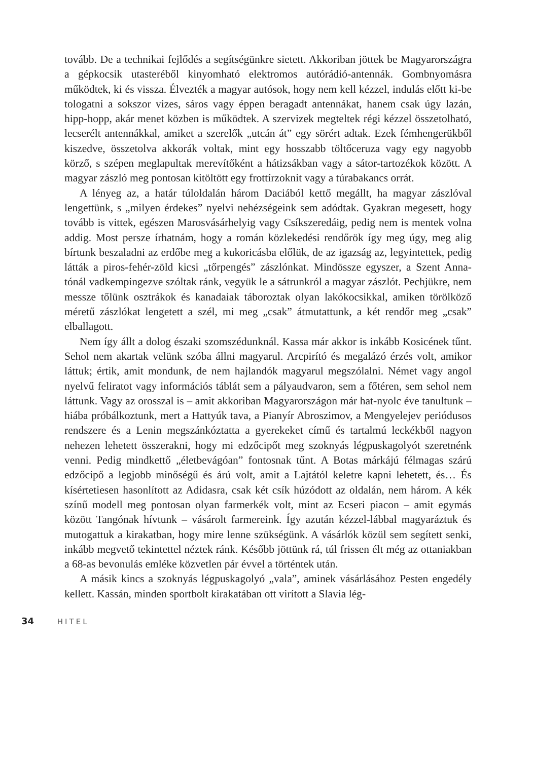tovább. De a technikai fejlődés a segítségünkre sietett. Akkoriban jöttek be Magyarországra a gépkocsik utasteréből kinyomható elektromos autórádió-antennák. Gombnyomásra működtek, ki és vissza. Élvezték a magyar autósok, hogy nem kell kézzel, indulás előtt ki-be tologatni a sokszor vizes, sáros vagy éppen beragadt antennákat, hanem csak úgy lazán, hipp-hopp, akár menet közben is működtek. A szervizek megteltek régi kézzel összetolható, lecserélt antennákkal, amiket a szerelők „utcán át” egy sörért adtak. Ezek fémhengerükből kiszedve, összetolva akkorák voltak, mint egy hosszabb töltőceruza vagy egy nagyobb körző, s szépen meglapultak merevítőként a hátizsákban vagy a sátor-tartozékok között. A magyar zászló meg pontosan kitöltött egy frottírzoknit vagy a túrabakancs orrát.
A lényeg az, a határ túloldalán három Daciából kettő megállt, ha magyar zászlóval lengettünk, s „milyen érdekes” nyelvi nehézségeink sem adódtak. Gyakran megesett, hogy tovább is vittek, egészen Marosvásárhelyig vagy Csíkszeredáig, pedig nem is mentek volna addig. Most persze írhatnám, hogy a román közlekedési rendőrök így meg úgy, meg alig bírtunk beszaladni az erdőbe meg a kukoricásba előlük, de az igazság az, legyintettek, pedig látták a piros-fehér-zöld kicsi „tőrpengés” zászlónkat. Mindössze egyszer, a Szent Anna-tónál vadkempingezve szóltak ránk, vegyük le a sátrunkról a magyar zászlót. Pechjükre, nem messze tőlünk osztrákok és kanadaiak táboroztak olyan lakókocsikkal, amiken törölköző méretű zászlókat lengetett a szél, mi meg „csak” átmutattunk, a két rendőr meg „csak” elballagott.
Nem így állt a dolog északi szomszédunknál. Kassa már akkor is inkább Kosicének tűnt. Sehol nem akartak velünk szóba állni magyarul. Arcpirító és megalázó érzés volt, amikor láttuk; értik, amit mondunk, de nem hajlandók magyarul megszólalni. Német vagy angol nyelvű feliratot vagy információs táblát sem a pályaudvaron, sem a főtéren, sem sehol nem láttunk. Vagy az orosszal is – amit akkoriban Magyarországon már hat-nyolc éve tanultunk – hiába próbálkoztunk, mert a Hattyúk tava, a Pianyír Abroszimov, a Mengyelejev periódusos rendszere és a Lenin megszánkóztatta a gyerekeket című és tartalmú leckékből nagyon nehezen lehetett összerakni, hogy mi edzőcipőt meg szoknyás légpuskagolyót szeretnénk venni. Pedig mindkettő „életbevágóan” fontosnak tűnt. A Botas márkájú félmagas szárú edzőcipő a legjobb minőségű és árú volt, amit a Lajtától keletre kapni lehetett, és… És kísértetiesen hasonlított az Adidasra, csak két csík húzódott az oldalán, nem három. A kék színű modell meg pontosan olyan farmerkék volt, mint az Ecseri piacon – amit egymás között Tangónak hívtunk – vásárolt farmereink. Így azután kézzel-lábbal magyaráztuk és mutogattuk a kirakatban, hogy mire lenne szükségünk. A vásárlók közül sem segített senki, inkább megvető tekintettel néztek ránk. Később jöttünk rá, túl frissen élt még az ottaniakban a 68-as bevonulás emléke közvetlen pár évvel a történtek után.
A másik kincs a szoknyás légpuskagolyó „vala”, aminek vásárlásához Pesten engedély kellett. Kassán, minden sportbolt kirakatában ott virított a Slavia lég-
34 HITEL